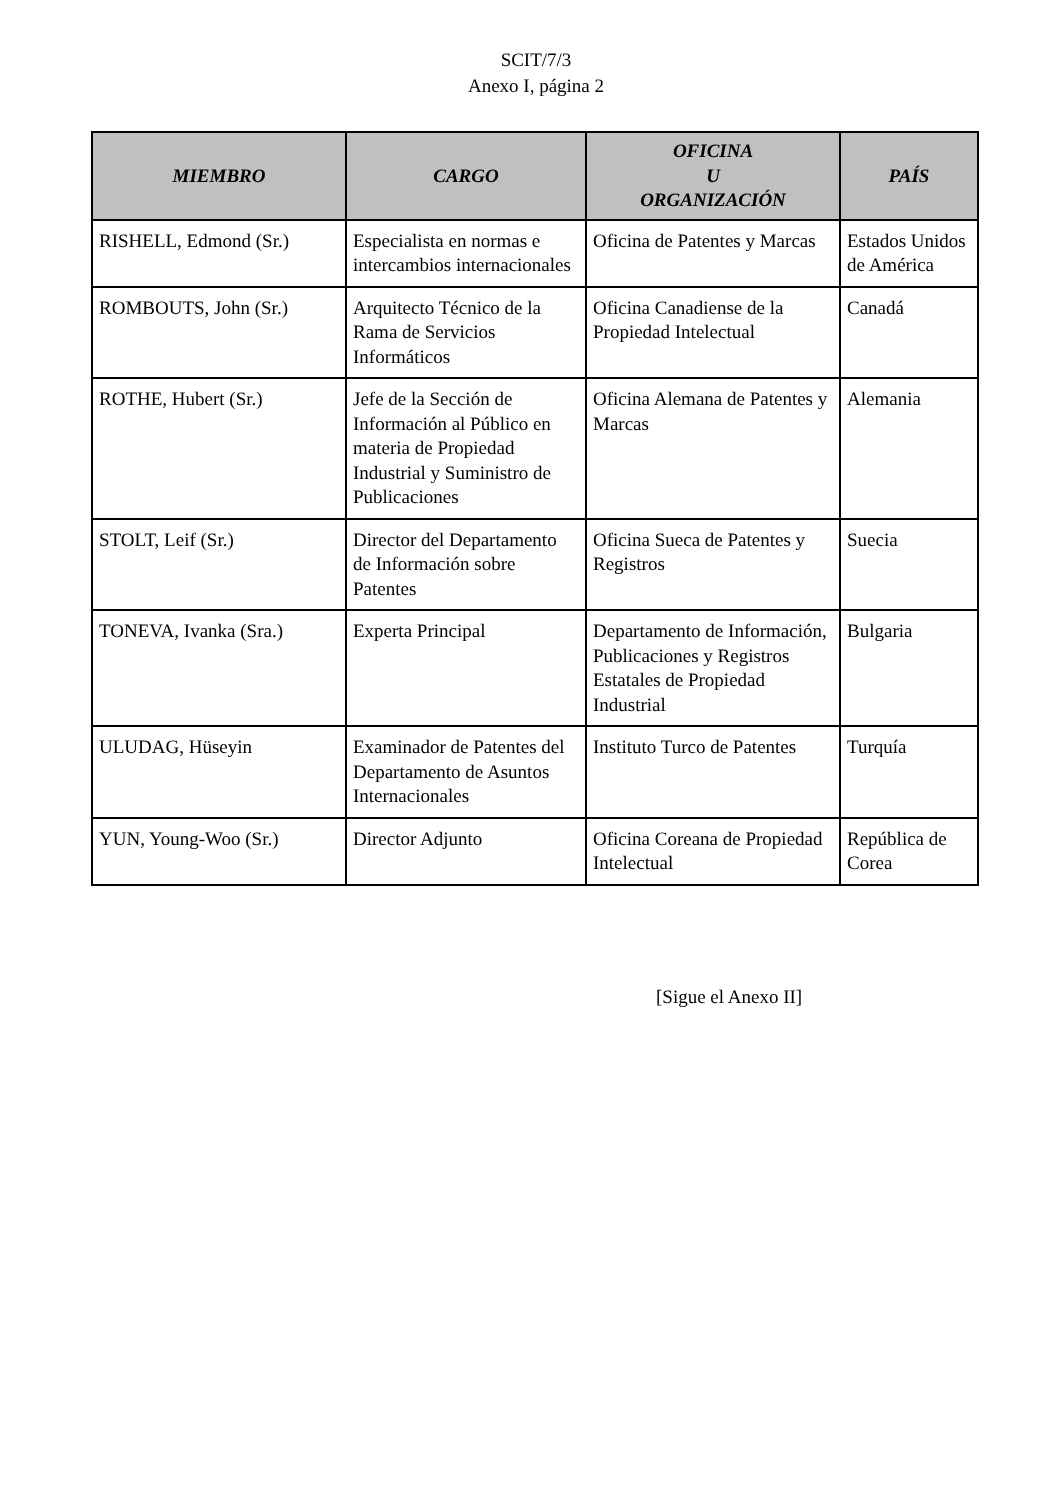SCIT/7/3
Anexo I, página 2
| MIEMBRO | CARGO | OFICINA U ORGANIZACIÓN | PAÍS |
| --- | --- | --- | --- |
| RISHELL, Edmond (Sr.) | Especialista en normas e intercambios internacionales | Oficina de Patentes y Marcas | Estados Unidos de América |
| ROMBOUTS, John (Sr.) | Arquitecto Técnico de la Rama de Servicios Informáticos | Oficina Canadiense de la Propiedad Intelectual | Canadá |
| ROTHE, Hubert (Sr.) | Jefe de la Sección de Información al Público en materia de Propiedad Industrial y Suministro de Publicaciones | Oficina Alemana de Patentes y Marcas | Alemania |
| STOLT, Leif (Sr.) | Director del Departamento de Información sobre Patentes | Oficina Sueca de Patentes y Registros | Suecia |
| TONEVA, Ivanka (Sra.) | Experta Principal | Departamento de Información, Publicaciones y Registros Estatales de Propiedad Industrial | Bulgaria |
| ULUDAG, Hüseyin | Examinador de Patentes del Departamento de Asuntos Internacionales | Instituto Turco de Patentes | Turquía |
| YUN, Young-Woo (Sr.) | Director Adjunto | Oficina Coreana de Propiedad Intelectual | República de Corea |
[Sigue el Anexo II]